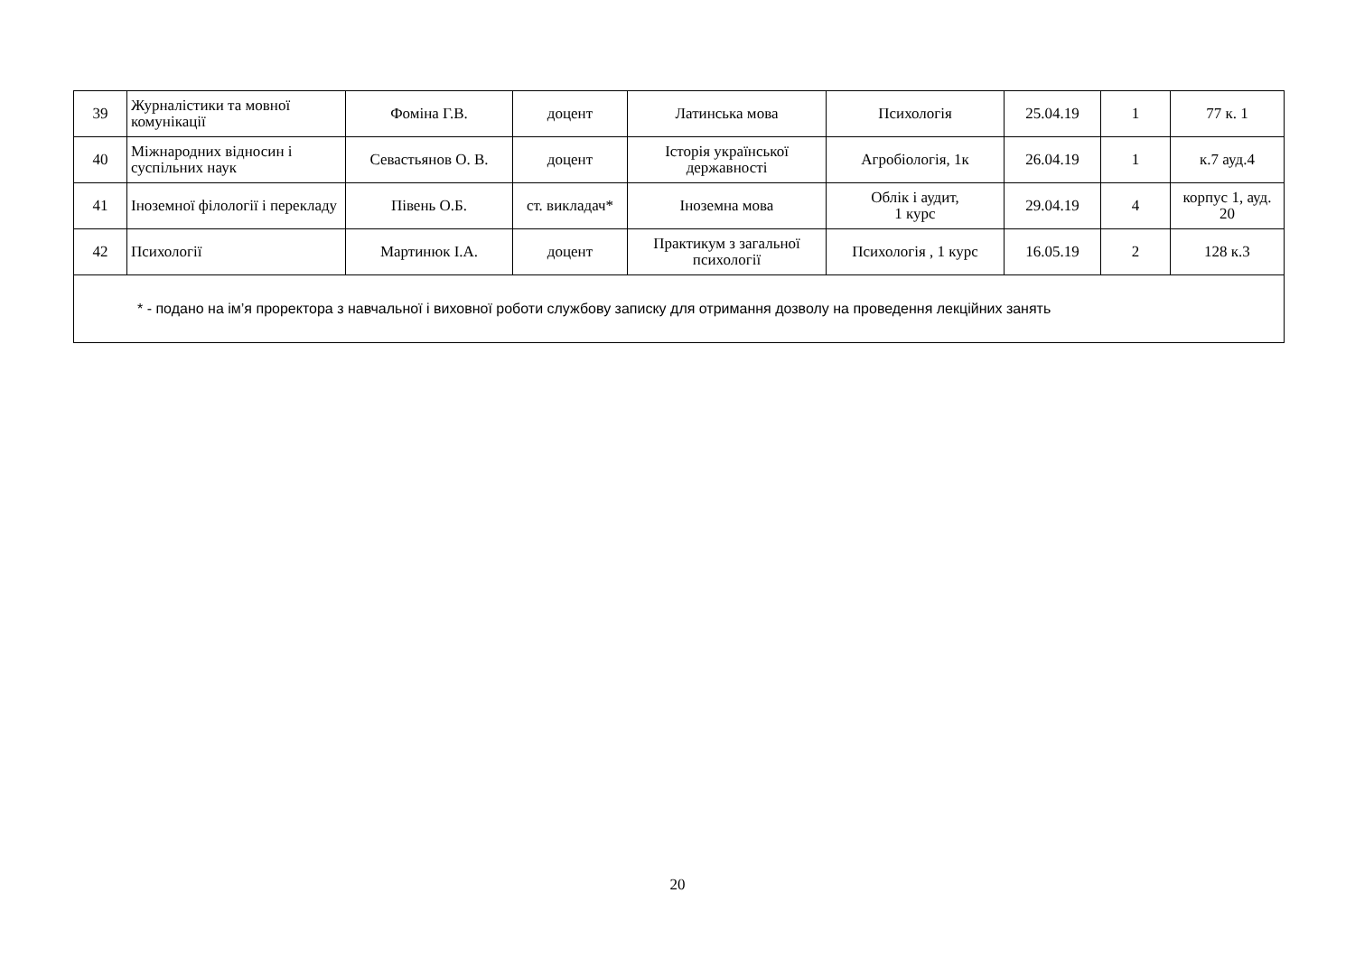| 39 | Журналістики та мовної комунікації | Фоміна Г.В. | доцент | Латинська мова | Психологія | 25.04.19 | 1 | 77 к. 1 |
| 40 | Міжнародних відносин і суспільних наук | Севастьянов О. В. | доцент | Історія української державності | Агробіологія, 1к | 26.04.19 | 1 | к.7 ауд.4 |
| 41 | Іноземної філології і перекладу | Півень О.Б. | ст. викладач* | Іноземна мова | Облік і аудит, 1 курс | 29.04.19 | 4 | корпус 1, ауд. 20 |
| 42 | Психології | Мартинюк І.А. | доцент | Практикум з загальної психології | Психологія , 1 курс | 16.05.19 | 2 | 128 к.3 |
| * - подано на ім’я проректора з навчальної і виховної роботи службову записку для отримання дозволу на проведення лекційних занять | | | | | | | | |
20